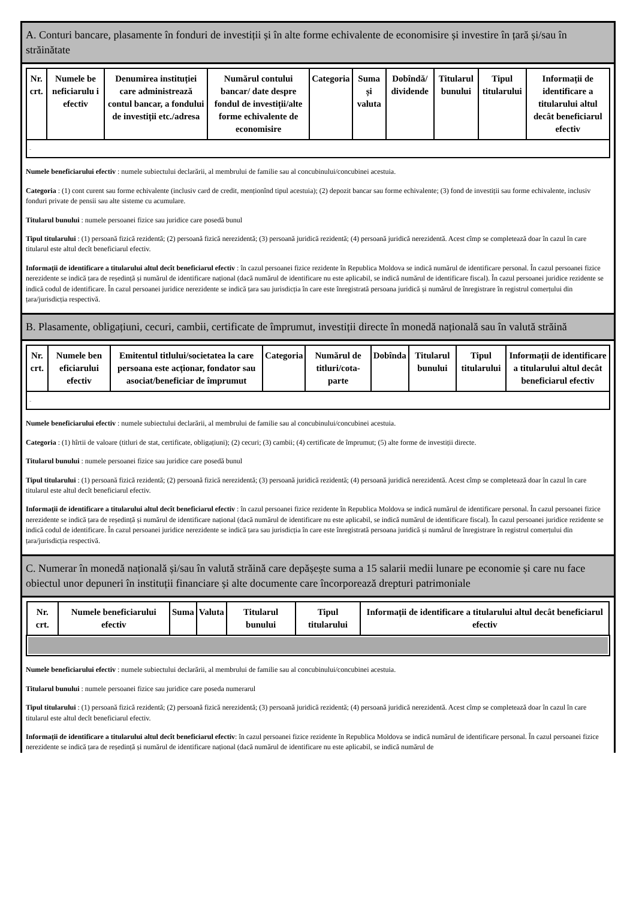A. Conturi bancare, plasamente în fonduri de investiții și în alte forme echivalente de economisire și investire în țară și/sau în străinătate
| Nr. crt. | Numele be neficiarulu i efectiv | Denumirea instituției care administrează contul bancar, a fondului de investiții etc./adresa | Numărul contului bancar/ date despre fondul de investiții/alte forme echivalente de economisire | Categoria | Suma și valuta | Dobîndă/ dividende | Titularul bunului | Tipul titularului | Informații de identificare a titularului altul decât beneficiarul efectiv |
| --- | --- | --- | --- | --- | --- | --- | --- | --- | --- |
| - | | | | | | | | | |
Numele beneficiarului efectiv : numele subiectului declarării, al membrului de familie sau al concubinului/concubinei acestuia.
Categoria : (1) cont curent sau forme echivalente (inclusiv card de credit, menționînd tipul acestuia); (2) depozit bancar sau forme echivalente; (3) fond de investiții sau forme echivalente, inclusiv fonduri private de pensii sau alte sisteme cu acumulare.
Titularul bunului : numele persoanei fizice sau juridice care posedă bunul
Tipul titularului : (1) persoană fizică rezidentă; (2) persoană fizică nerezidentă; (3) persoană juridică rezidentă; (4) persoană juridică nerezidentă. Acest cîmp se completează doar în cazul în care titularul este altul decît beneficiarul efectiv.
Informații de identificare a titularului altul decît beneficiarul efectiv : în cazul persoanei fizice rezidente în Republica Moldova se indică numărul de identificare personal. În cazul persoanei fizice nerezidente se indică țara de reședință și numărul de identificare național (dacă numărul de identificare nu este aplicabil, se indică numărul de identificare fiscal). În cazul persoanei juridice rezidente se indică codul de identificare. În cazul persoanei juridice nerezidente se indică țara sau jurisdicția în care este înregistrată persoana juridică și numărul de înregistrare în registrul comerțului din țara/jurisdicția respectivă.
B. Plasamente, obligațiuni, cecuri, cambii, certificate de împrumut, investiții directe în monedă națională sau în valută străină
| Nr. crt. | Numele ben eficiarului efectiv | Emitentul titlului/societatea la care persoana este acționar, fondator sau asociat/beneficiar de împrumut | Categoria | Numărul de titluri/cota-parte | Dobînda | Titularul bunului | Tipul titularului | Informații de identificare a titularului altul decât beneficiarul efectiv |
| --- | --- | --- | --- | --- | --- | --- | --- | --- |
| - | | | | | | | | |
Numele beneficiarului efectiv : numele subiectului declarării, al membrului de familie sau al concubinului/concubinei acestuia.
Categoria : (1) hîrtii de valoare (titluri de stat, certificate, obligațiuni); (2) cecuri; (3) cambii; (4) certificate de împrumut; (5) alte forme de investiții directe.
Titularul bunului : numele persoanei fizice sau juridice care posedă bunul
Tipul titularului : (1) persoană fizică rezidentă; (2) persoană fizică nerezidentă; (3) persoană juridică rezidentă; (4) persoană juridică nerezidentă. Acest cîmp se completează doar în cazul în care titularul este altul decît beneficiarul efectiv.
Informații de identificare a titularului altul decît beneficiarul efectiv : în cazul persoanei fizice rezidente în Republica Moldova se indică numărul de identificare personal. În cazul persoanei fizice nerezidente se indică țara de reședință și numărul de identificare național (dacă numărul de identificare nu este aplicabil, se indică numărul de identificare fiscal). În cazul persoanei juridice rezidente se indică codul de identificare. În cazul persoanei juridice nerezidente se indică țara sau jurisdicția în care este înregistrată persoana juridică și numărul de înregistrare în registrul comerțului din țara/jurisdicția respectivă.
C. Numerar în monedă națională și/sau în valută străină care depășește suma a 15 salarii medii lunare pe economie și care nu face obiectul unor depuneri în instituții financiare și alte documente care încorporează drepturi patrimoniale
| Nr. crt. | Numele beneficiarului efectiv | Suma | Valuta | Titularul bunului | Tipul titularului | Informații de identificare a titularului altul decât beneficiarul efectiv |
| --- | --- | --- | --- | --- | --- | --- |
Numele beneficiarului efectiv : numele subiectului declarării, al membrului de familie sau al concubinului/concubinei acestuia.
Titularul bunului : numele persoanei fizice sau juridice care poseda numerarul
Tipul titularului : (1) persoană fizică rezidentă; (2) persoană fizică nerezidentă; (3) persoană juridică rezidentă; (4) persoană juridică nerezidentă. Acest cîmp se completează doar în cazul în care titularul este altul decît beneficiarul efectiv.
Informații de identificare a titularului altul decît beneficiarul efectiv: în cazul persoanei fizice rezidente în Republica Moldova se indică numărul de identificare personal. În cazul persoanei fizice nerezidente se indică țara de reședință și numărul de identificare național (dacă numărul de identificare nu este aplicabil, se indică numărul de